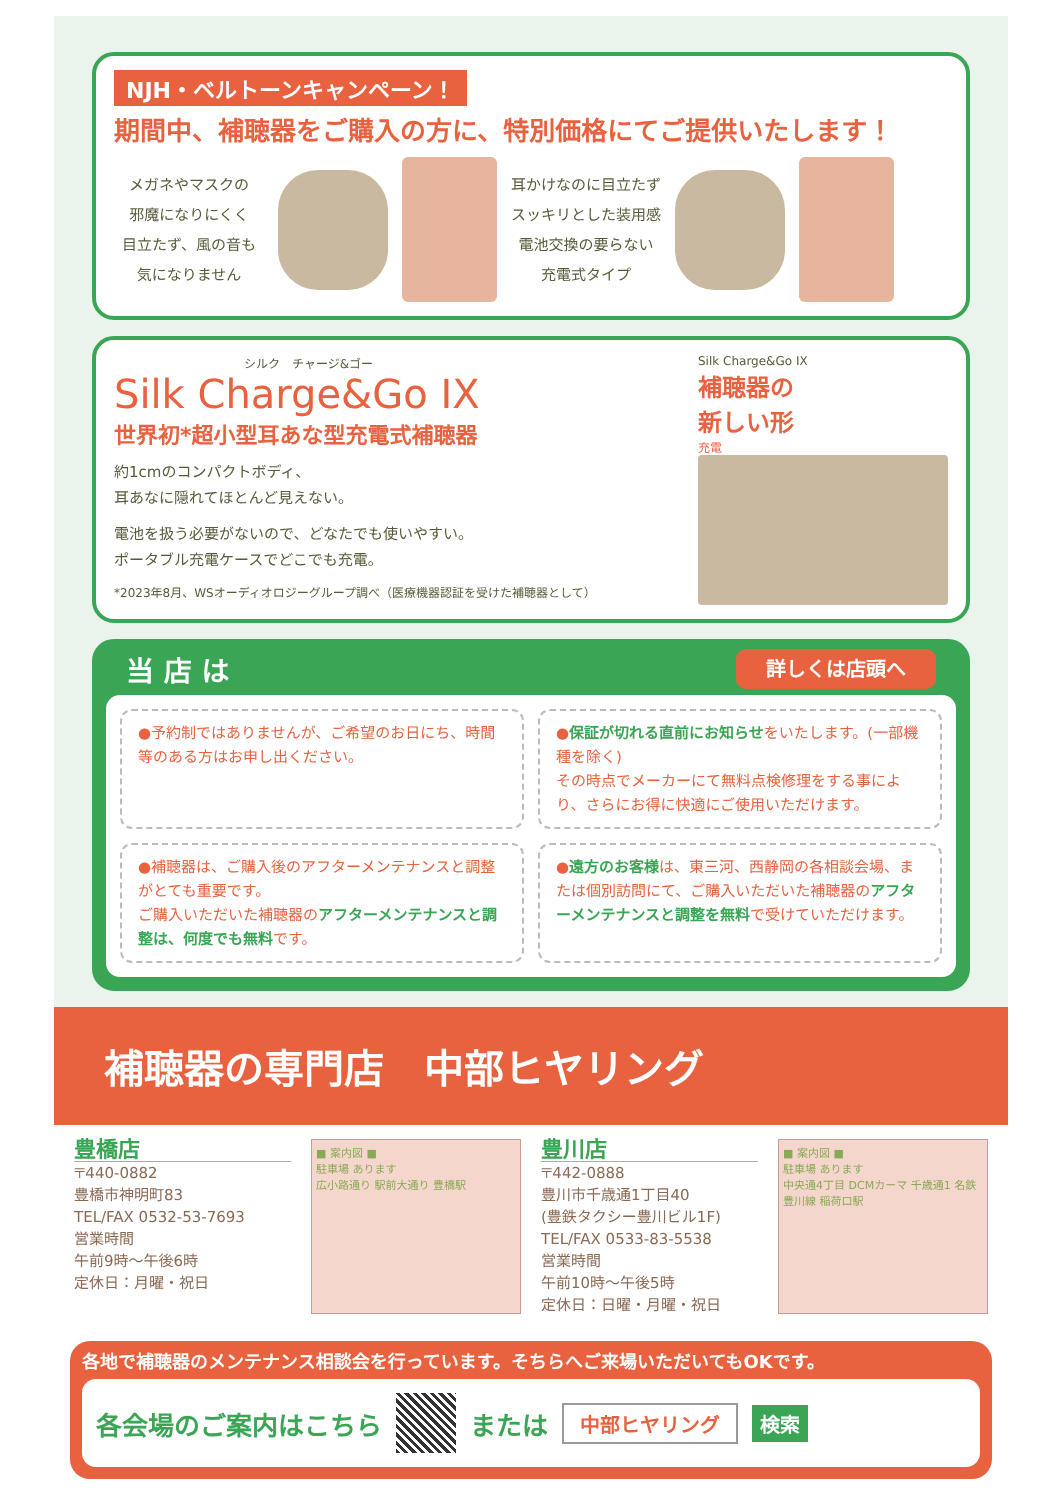NJH・ベルトーンキャンペーン！
期間中、補聴器をご購入の方に、特別価格にてご提供いたします！
メガネやマスクの
邪魔になりにくく
目立たず、風の音も
気になりません
耳かけなのに目立たず
スッキリとした装用感
電池交換の要らない
充電式タイプ
シルク　チャージ&ゴー
Silk Charge&Go IX
世界初*超小型耳あな型充電式補聴器
約1cmのコンパクトボディ、
耳あなに隠れてほとんど見えない。
電池を扱う必要がないので、どなたでも使いやすい。
ポータブル充電ケースでどこでも充電。
*2023年8月、WSオーディオロジーグループ調べ（医療機器認証を受けた補聴器として）
Silk Charge&Go IX
補聴器の
新しい形
充電
当 店 は 詳しくは店頭へ
●予約制ではありませんが、ご希望のお日にち、時間等のある方はお申し出ください。
●保証が切れる直前にお知らせをいたします。(一部機種を除く)
その時点でメーカーにて無料点検修理をする事により、さらにお得に快適にご使用いただけます。
●補聴器は、ご購入後のアフターメンテナンスと調整がとても重要です。
ご購入いただいた補聴器のアフターメンテナンスと調整は、何度でも無料です。
●遠方のお客様は、東三河、西静岡の各相談会場、または個別訪問にて、ご購入いただいた補聴器のアフターメンテナンスと調整を無料で受けていただけます。
補聴器の専門店　中部ヒヤリング
豊橋店
〒440-0882
豊橋市神明町83
TEL/FAX 0532-53-7693
営業時間
午前9時～午後6時
定休日：月曜・祝日
■ 案内図 ■
駐車場 あります
広小路通り 駅前大通り 豊橋駅
豊川店
〒442-0888
豊川市千歳通1丁目40
(豊鉄タクシー豊川ビル1F)
TEL/FAX 0533-83-5538
営業時間
午前10時～午後5時
定休日：日曜・月曜・祝日
■ 案内図 ■
駐車場 あります
中央通4丁目 DCMカーマ 千歳通1 名鉄豊川線 稲荷口駅
各地で補聴器のメンテナンス相談会を行っています。そちらへご来場いただいてもOKです。
各会場のご案内はこちら
または 中部ヒヤリング 検索